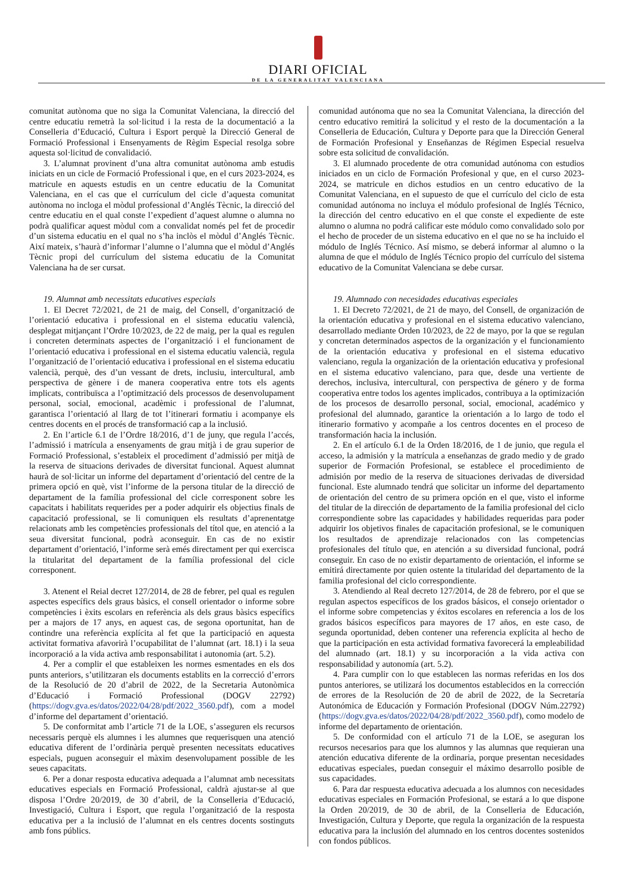DIARI OFICIAL
DE LA GENERALITAT VALENCIANA
comunitat autònoma que no siga la Comunitat Valenciana, la direcció del centre educatiu remetrà la sol·licitud i la resta de la documentació a la Conselleria d’Educació, Cultura i Esport perquè la Direcció General de Formació Professional i Ensenyaments de Règim Especial resolga sobre aquesta sol·licitud de convalidació.
3. L’alumnat provinent d’una altra comunitat autònoma amb estudis iniciats en un cicle de Formació Professional i que, en el curs 2023-2024, es matricule en aquests estudis en un centre educatiu de la Comunitat Valenciana, en el cas que el currículum del cicle d’aquesta comunitat autònoma no incloga el mòdul professional d’Anglés Tècnic, la direcció del centre educatiu en el qual conste l’expedient d’aquest alumne o alumna no podrà qualificar aquest mòdul com a convalidat només pel fet de procedir d’un sistema educatiu en el qual no s’ha inclòs el mòdul d’Anglés Tècnic. Així mateix, s’haurà d’informar l’alumne o l’alumna que el mòdul d’Anglés Tècnic propi del currículum del sistema educatiu de la Comunitat Valenciana ha de ser cursat.
19. Alumnat amb necessitats educatives especials
1. El Decret 72/2021, de 21 de maig, del Consell, d’organització de l’orientació educativa i professional en el sistema educatiu valencià, desplegat mitjançant l’Ordre 10/2023, de 22 de maig, per la qual es regulen i concreten determinats aspectes de l’organització i el funcionament de l’orientació educativa i professional en el sistema educatiu valencià, regula l’organització de l’orientació educativa i professional en el sistema educatiu valencià, perquè, des d’un vessant de drets, inclusiu, intercultural, amb perspectiva de gènere i de manera cooperativa entre tots els agents implicats, contribuïsca a l’optimització dels processos de desenvolupament personal, social, emocional, acadèmic i professional de l’alumnat, garantisca l’orientació al llarg de tot l’itinerari formatiu i acompanye els centres docents en el procés de transformació cap a la inclusió.
2. En l’article 6.1 de l’Ordre 18/2016, d’1 de juny, que regula l’accés, l’admissió i matrícula a ensenyaments de grau mitjà i de grau superior de Formació Professional, s’estableix el procediment d’admissió per mitjà de la reserva de situacions derivades de diversitat funcional. Aquest alumnat haurà de sol·licitar un informe del departament d’orientació del centre de la primera opció en què, vist l’informe de la persona titular de la direcció de departament de la família professional del cicle corresponent sobre les capacitats i habilitats requerides per a poder adquirir els objectius finals de capacitació professional, se li comuniquen els resultats d’aprenentatge relacionats amb les competències professionals del títol que, en atenció a la seua diversitat funcional, podrà aconseguir. En cas de no existir departament d’orientació, l’informe serà emés directament per qui exercisca la titularitat del departament de la família professional del cicle corresponent.
3. Atenent el Reial decret 127/2014, de 28 de febrer, pel qual es regulen aspectes específics dels graus bàsics, el consell orientador o informe sobre competències i èxits escolars en referència als dels graus bàsics específics per a majors de 17 anys, en aquest cas, de segona oportunitat, han de contindre una referència explícita al fet que la participació en aquesta activitat formativa afavorirà l’ocupabilitat de l’alumnat (art. 18.1) i la seua incorporació a la vida activa amb responsabilitat i autonomia (art. 5.2).
4. Per a complir el que estableixen les normes esmentades en els dos punts anteriors, s’utilitzaran els documents establits en la correcció d’errors de la Resolució de 20 d’abril de 2022, de la Secretaria Autonòmica d’Educació i Formació Professional (DOGV 22792) (https://dogv.gva.es/datos/2022/04/28/pdf/2022_3560.pdf), com a model d’informe del departament d’orientació.
5. De conformitat amb l’article 71 de la LOE, s’asseguren els recursos necessaris perquè els alumnes i les alumnes que requerisquen una atenció educativa diferent de l’ordinària perquè presenten necessitats educatives especials, puguen aconseguir el màxim desenvolupament possible de les seues capacitats.
6. Per a donar resposta educativa adequada a l’alumnat amb necessitats educatives especials en Formació Professional, caldrà ajustar-se al que disposa l’Ordre 20/2019, de 30 d’abril, de la Conselleria d’Educació, Investigació, Cultura i Esport, que regula l’organització de la resposta educativa per a la inclusió de l’alumnat en els centres docents sostinguts amb fons públics.
comunidad autónoma que no sea la Comunitat Valenciana, la dirección del centro educativo remitirá la solicitud y el resto de la documentación a la Conselleria de Educación, Cultura y Deporte para que la Dirección General de Formación Profesional y Enseñanzas de Régimen Especial resuelva sobre esta solicitud de convalidación.
3. El alumnado procedente de otra comunidad autónoma con estudios iniciados en un ciclo de Formación Profesional y que, en el curso 2023-2024, se matricule en dichos estudios en un centro educativo de la Comunitat Valenciana, en el supuesto de que el currículo del ciclo de esta comunidad autónoma no incluya el módulo profesional de Inglés Técnico, la dirección del centro educativo en el que conste el expediente de este alumno o alumna no podrá calificar este módulo como convalidado solo por el hecho de proceder de un sistema educativo en el que no se ha incluido el módulo de Inglés Técnico. Así mismo, se deberá informar al alumno o la alumna de que el módulo de Inglés Técnico propio del currículo del sistema educativo de la Comunitat Valenciana se debe cursar.
19. Alumnado con necesidades educativas especiales
1. El Decreto 72/2021, de 21 de mayo, del Consell, de organización de la orientación educativa y profesional en el sistema educativo valenciano, desarrollado mediante Orden 10/2023, de 22 de mayo, por la que se regulan y concretan determinados aspectos de la organización y el funcionamiento de la orientación educativa y profesional en el sistema educativo valenciano, regula la organización de la orientación educativa y profesional en el sistema educativo valenciano, para que, desde una vertiente de derechos, inclusiva, intercultural, con perspectiva de género y de forma cooperativa entre todos los agentes implicados, contribuya a la optimización de los procesos de desarrollo personal, social, emocional, académico y profesional del alumnado, garantice la orientación a lo largo de todo el itinerario formativo y acompañe a los centros docentes en el proceso de transformación hacia la inclusión.
2. En el artículo 6.1 de la Orden 18/2016, de 1 de junio, que regula el acceso, la admisión y la matrícula a enseñanzas de grado medio y de grado superior de Formación Profesional, se establece el procedimiento de admisión por medio de la reserva de situaciones derivadas de diversidad funcional. Este alumnado tendrá que solicitar un informe del departamento de orientación del centro de su primera opción en el que, visto el informe del titular de la dirección de departamento de la familia profesional del ciclo correspondiente sobre las capacidades y habilidades requeridas para poder adquirir los objetivos finales de capacitación profesional, se le comuniquen los resultados de aprendizaje relacionados con las competencias profesionales del título que, en atención a su diversidad funcional, podrá conseguir. En caso de no existir departamento de orientación, el informe se emitirá directamente por quien ostente la titularidad del departamento de la familia profesional del ciclo correspondiente.
3. Atendiendo al Real decreto 127/2014, de 28 de febrero, por el que se regulan aspectos específicos de los grados básicos, el consejo orientador o el informe sobre competencias y éxitos escolares en referencia a los de los grados básicos específicos para mayores de 17 años, en este caso, de segunda oportunidad, deben contener una referencia explícita al hecho de que la participación en esta actividad formativa favorecerá la empleabilidad del alumnado (art. 18.1) y su incorporación a la vida activa con responsabilidad y autonomía (art. 5.2).
4. Para cumplir con lo que establecen las normas referidas en los dos puntos anteriores, se utilizará los documentos establecidos en la corrección de errores de la Resolución de 20 de abril de 2022, de la Secretaría Autonómica de Educación y Formación Profesional (DOGV Núm.22792) (https://dogv.gva.es/datos/2022/04/28/pdf/2022_3560.pdf), como modelo de informe del departamento de orientación.
5. De conformidad con el artículo 71 de la LOE, se aseguran los recursos necesarios para que los alumnos y las alumnas que requieran una atención educativa diferente de la ordinaria, porque presentan necesidades educativas especiales, puedan conseguir el máximo desarrollo posible de sus capacidades.
6. Para dar respuesta educativa adecuada a los alumnos con necesidades educativas especiales en Formación Profesional, se estará a lo que dispone la Orden 20/2019, de 30 de abril, de la Conselleria de Educación, Investigación, Cultura y Deporte, que regula la organización de la respuesta educativa para la inclusión del alumnado en los centros docentes sostenidos con fondos públicos.